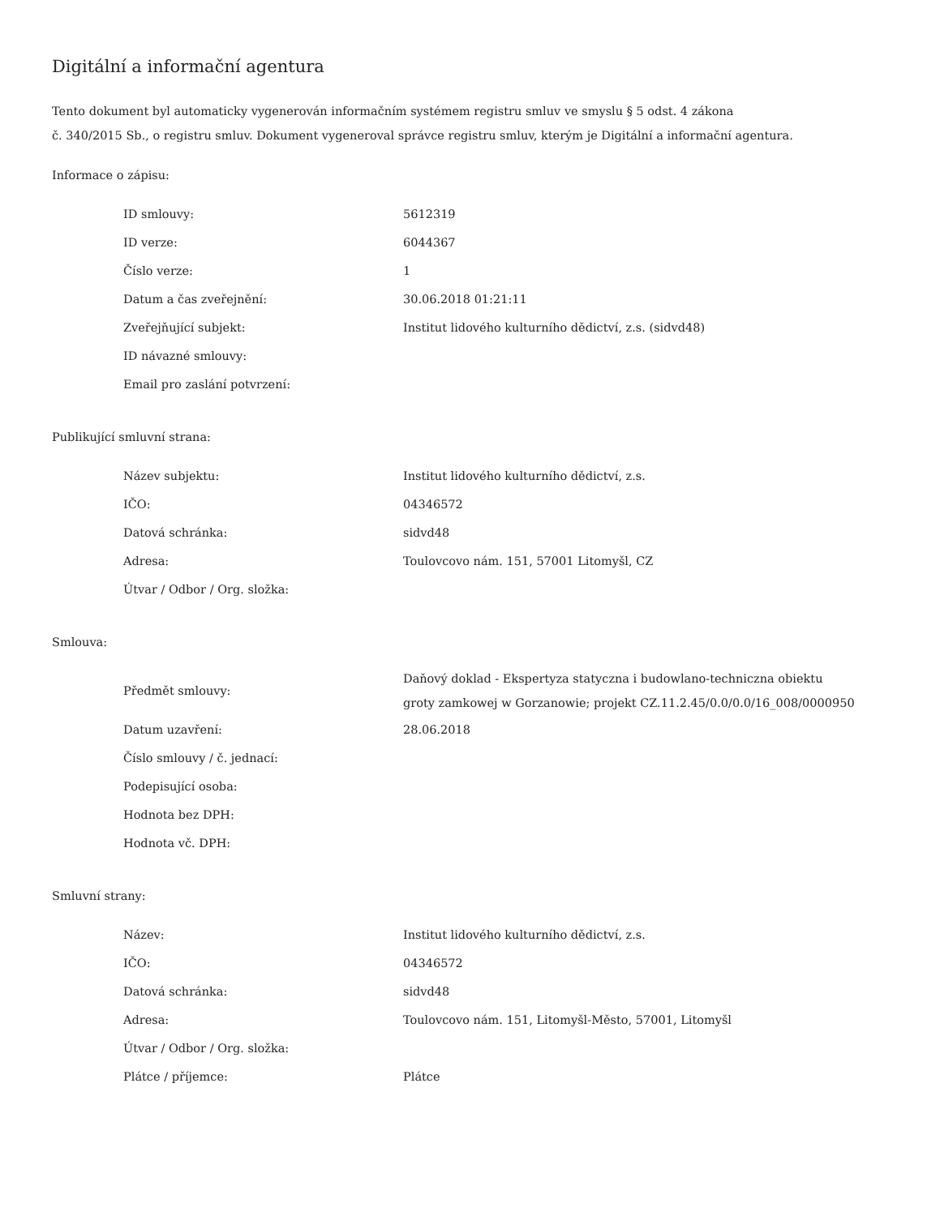Digitální a informační agentura
Tento dokument byl automaticky vygenerován informačním systémem registru smluv ve smyslu § 5 odst. 4 zákona
č. 340/2015 Sb., o registru smluv. Dokument vygeneroval správce registru smluv, kterým je Digitální a informační agentura.
Informace o zápisu:
| ID smlouvy: | 5612319 |
| ID verze: | 6044367 |
| Číslo verze: | 1 |
| Datum a čas zveřejnění: | 30.06.2018 01:21:11 |
| Zveřejňující subjekt: | Institut lidového kulturního dědictví, z.s. (sidvd48) |
| ID návazné smlouvy: | |
| Email pro zaslání potvrzení: | |
Publikující smluvní strana:
| Název subjektu: | Institut lidového kulturního dědictví, z.s. |
| IČO: | 04346572 |
| Datová schránka: | sidvd48 |
| Adresa: | Toulovcovo nám. 151, 57001 Litomyšl, CZ |
| Útvar / Odbor / Org. složka: | |
Smlouva:
| Předmět smlouvy: | Daňový doklad - Ekspertyza statyczna i budowlano-techniczna obiektu groty zamkowej w Gorzanowie; projekt CZ.11.2.45/0.0/0.0/16_008/0000950 |
| Datum uzavření: | 28.06.2018 |
| Číslo smlouvy / č. jednací: | |
| Podepisující osoba: | |
| Hodnota bez DPH: | |
| Hodnota vč. DPH: | |
Smluvní strany:
| Název: | Institut lidového kulturního dědictví, z.s. |
| IČO: | 04346572 |
| Datová schránka: | sidvd48 |
| Adresa: | Toulovcovo nám. 151, Litomyšl-Město, 57001, Litomyšl |
| Útvar / Odbor / Org. složka: | |
| Plátce / příjemce: | Plátce |